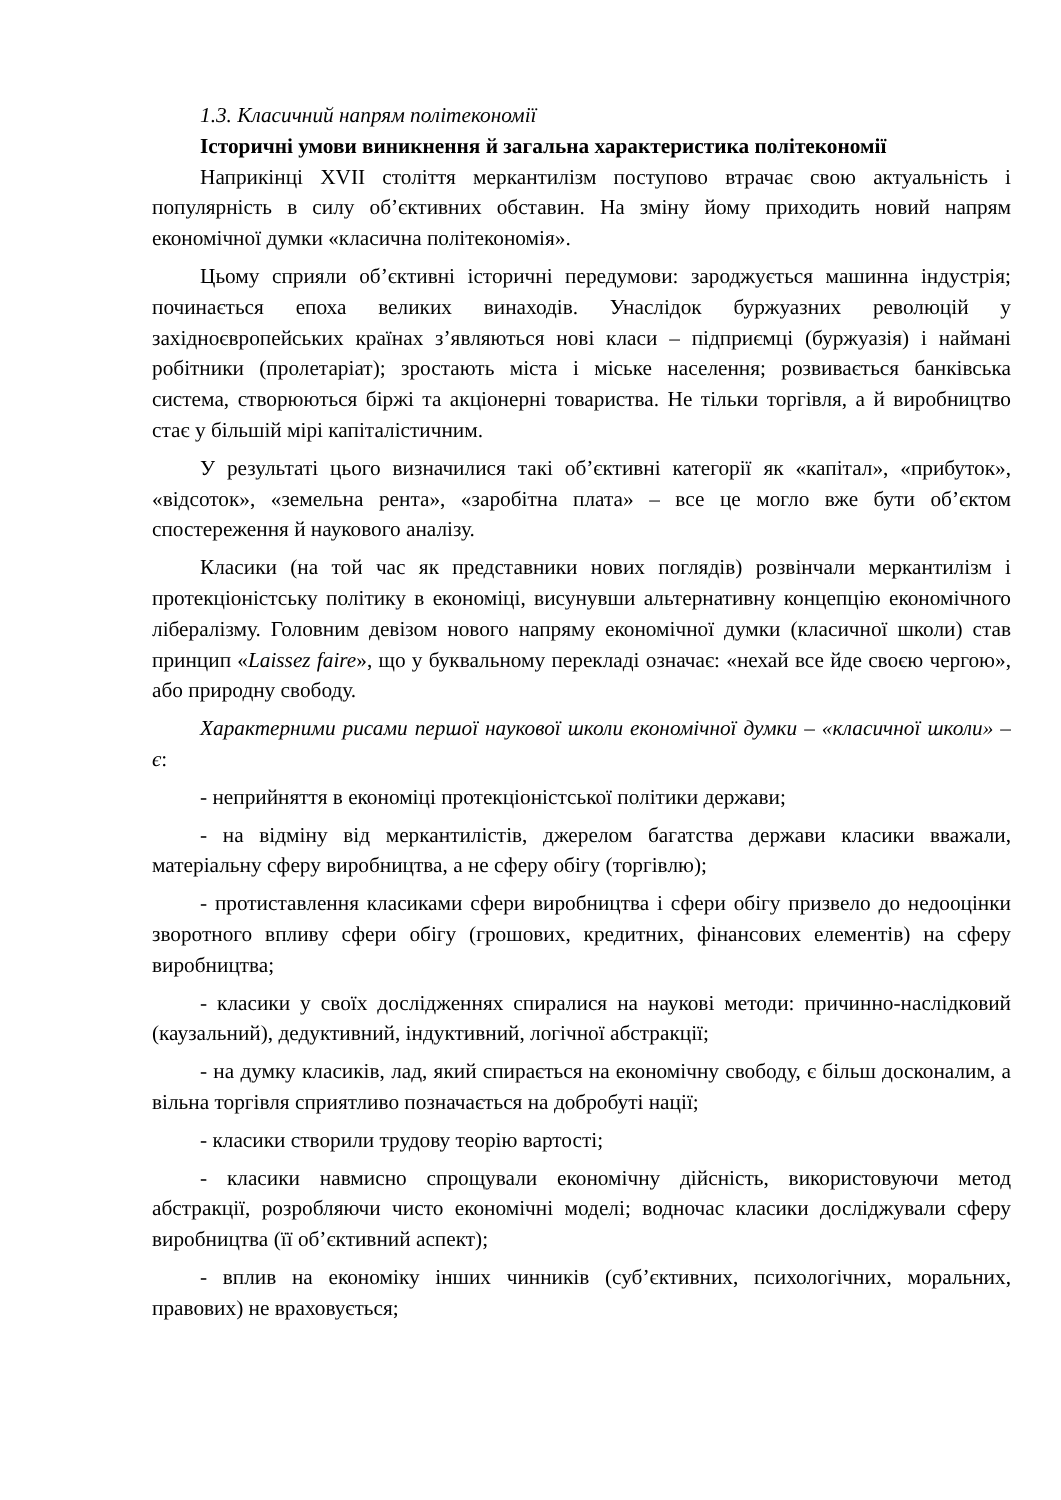1.3. Класичний напрям політекономії
Історичні умови виникнення й загальна характеристика політекономії
Наприкінці XVII століття меркантилізм поступово втрачає свою актуальність і популярність в силу об’єктивних обставин. На зміну йому приходить новий напрям економічної думки «класична політекономія».
Цьому сприяли об’єктивні історичні передумови: зароджується машинна індустрія; починається епоха великих винаходів. Унаслідок буржуазних революцій у західноєвропейських країнах з’являються нові класи – підприємці (буржуазія) і наймані робітники (пролетаріат); зростають міста і міське населення; розвивається банківська система, створюються біржі та акціонерні товариства. Не тільки торгівля, а й виробництво стає у більшій мірі капіталістичним.
У результаті цього визначилися такі об’єктивні категорії як «капітал», «прибуток», «відсоток», «земельна рента», «заробітна плата» – все це могло вже бути об’єктом спостереження й наукового аналізу.
Класики (на той час як представники нових поглядів) розвінчали меркантилізм і протекціоністську політику в економіці, висунувши альтернативну концепцію економічного лібералізму. Головним девізом нового напряму економічної думки (класичної школи) став принцип «Laissez faire», що у буквальному перекладі означає: «нехай все йде своєю чергою», або природну свободу.
Характерними рисами першої наукової школи економічної думки – «класичної школи» – є:
- неприйняття в економіці протекціоністської політики держави;
- на відміну від меркантилістів, джерелом багатства держави класики вважали, матеріальну сферу виробництва, а не сферу обігу (торгівлю);
- протиставлення класиками сфери виробництва і сфери обігу призвело до недооцінки зворотного впливу сфери обігу (грошових, кредитних, фінансових елементів) на сферу виробництва;
- класики у своїх дослідженнях спиралися на наукові методи: причинно-наслідковий (каузальний), дедуктивний, індуктивний, логічної абстракції;
- на думку класиків, лад, який спирається на економічну свободу, є більш досконалим, а вільна торгівля сприятливо позначається на добробуті нації;
- класики створили трудову теорію вартості;
- класики навмисно спрощували економічну дійсність, використовуючи метод абстракції, розробляючи чисто економічні моделі; водночас класики досліджували сферу виробництва (її об’єктивний аспект);
- вплив на економіку інших чинників (суб’єктивних, психологічних, моральних, правових) не враховується;